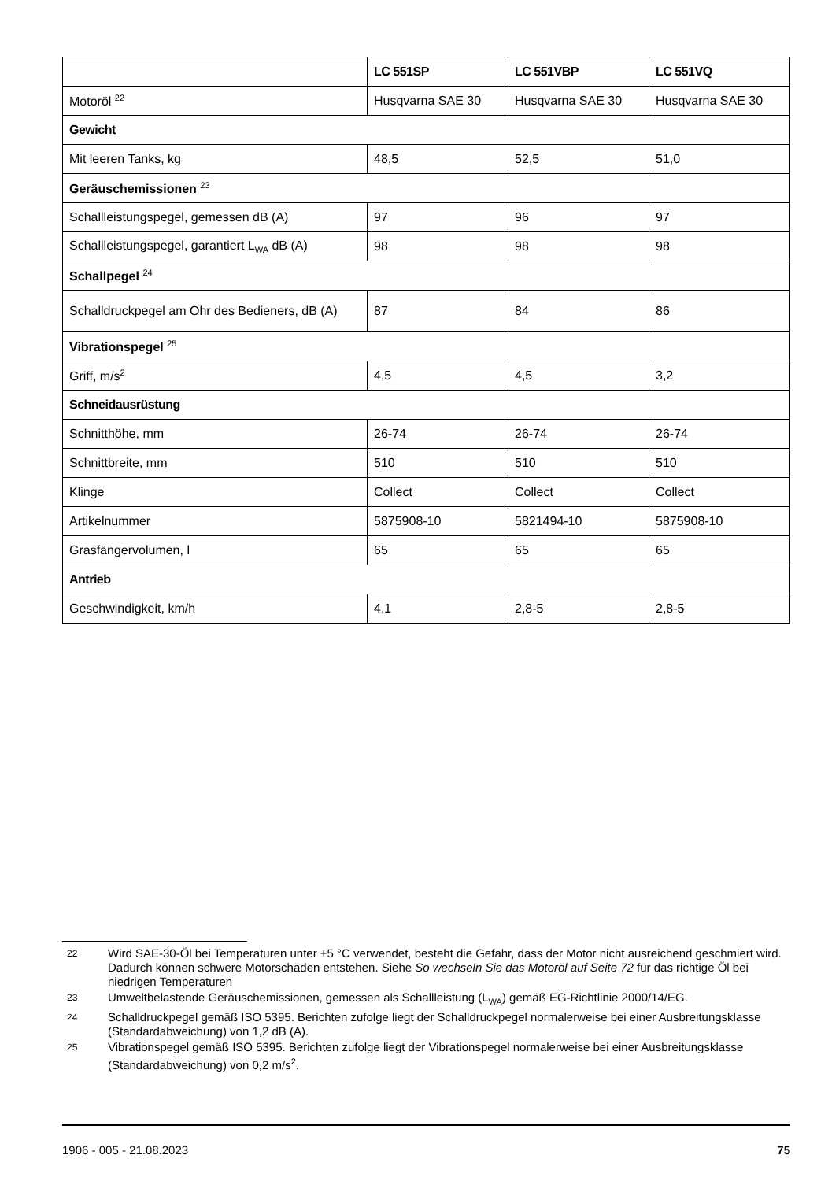| | LC 551SP | LC 551VBP | LC 551VQ |
| --- | --- | --- | --- |
| Motoröl <sup>22</sup> | Husqvarna SAE 30 | Husqvarna SAE 30 | Husqvarna SAE 30 |
| Gewicht | | | |
| Mit leeren Tanks, kg | 48,5 | 52,5 | 51,0 |
| Geräuschemissionen <sup>23</sup> | | | |
| Schallleistungspegel, gemessen dB (A) | 97 | 96 | 97 |
| Schallleistungspegel, garantiert L<sub>WA</sub> dB (A) | 98 | 98 | 98 |
| Schallpegel <sup>24</sup> | | | |
| Schalldruckpegel am Ohr des Bedieners, dB (A) | 87 | 84 | 86 |
| Vibrationspegel <sup>25</sup> | | | |
| Griff, m/s<sup>2</sup> | 4,5 | 4,5 | 3,2 |
| Schneidausrüstung | | | |
| Schnitthöhe, mm | 26-74 | 26-74 | 26-74 |
| Schnittbreite, mm | 510 | 510 | 510 |
| Klinge | Collect | Collect | Collect |
| Artikelnummer | 5875908-10 | 5821494-10 | 5875908-10 |
| Grasfängervolumen, l | 65 | 65 | 65 |
| Antrieb | | | |
| Geschwindigkeit, km/h | 4,1 | 2,8-5 | 2,8-5 |
22 Wird SAE-30-Öl bei Temperaturen unter +5 °C verwendet, besteht die Gefahr, dass der Motor nicht ausreichend geschmiert wird. Dadurch können schwere Motorschäden entstehen. Siehe So wechseln Sie das Motoröl auf Seite 72 für das richtige Öl bei niedrigen Temperaturen
23 Umweltbelastende Geräuschemissionen, gemessen als Schallleistung (L<sub>WA</sub>) gemäß EG-Richtlinie 2000/14/EG.
24 Schalldruckpegel gemäß ISO 5395. Berichten zufolge liegt der Schalldruckpegel normalerweise bei einer Ausbreitungsklasse (Standardabweichung) von 1,2 dB (A).
25 Vibrationspegel gemäß ISO 5395. Berichten zufolge liegt der Vibrationspegel normalerweise bei einer Ausbreitungsklasse (Standardabweichung) von 0,2 m/s<sup>2</sup>.
1906 - 005 - 21.08.2023 75